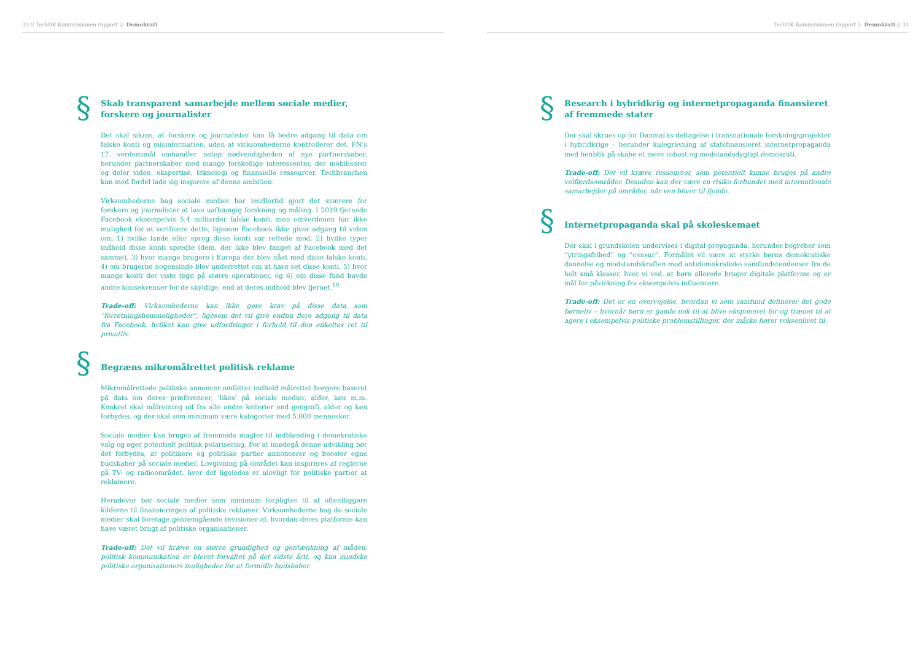30 // TechDK Kommissionen rapport 2: Demokrati
§
Skab transparent samarbejde mellem sociale medier, forskere og journalister
Det skal sikres, at forskere og journalister kan få bedre adgang til data om falske konti og misinformation, uden at virksomhederne kontrollerer det. FN’s 17. verdensmål omhandler netop nødvendigheden af nye partnerskaber, herunder partnerskaber med mange forskellige interessenter, der mobiliserer og deler viden, ekspertise, teknologi og finansielle ressourcer. Techbranchen kan med fordel lade sig inspirere af denne ambition.
Virksomhederne bag sociale medier har imidlertid gjort det sværere for forskere og journalister at lave uafhængig forskning og måling. I 2019 fjernede Facebook eksempelvis 5,4 milliarder falske konti, men omverdenen har ikke mulighed for at verificere dette, ligesom Facebook ikke giver adgang til viden om: 1) hvilke lande eller sprog disse konti var rettede mod, 2) hvilke typer indhold disse konti spredte (dem, der ikke blev fanget af Facebook med det samme), 3) hvor mange brugere i Europa der blev nået med disse falske konti, 4) om brugerne nogensinde blev underrettet om at have set disse konti, 5) hvor mange konti der viste tegn på større operationer, og 6) om disse fund havde andre konsekvenser for de skyldige, end at deres indhold blev fjernet.<sup>10</sup>
Trade-off: Virksomhederne kan ikke gøre krav på disse data som “forretningshemmeligheder”, ligesom det vil give endnu flere adgang til data fra Facebook, hvilket kan give udfordringer i forhold til den enkeltes ret til privatliv.
§
Begræns mikromålrettet politisk reklame
Mikromålrettede politiske annoncer omfatter indhold målrettet borgere baseret på data om deres præferencer, ‘likes’ på sociale medier, alder, køn m.m. Konkret skal målretning ud fra alle andre kriterier end geografi, alder og køn forbydes, og der skal som minimum være kategorier med 5.000 mennesker.
Sociale medier kan bruges af fremmede magter til indblanding i demokratiske valg og øger potentielt politisk polarisering. For at imødegå denne udvikling bør det forbydes, at politikere og politiske partier annoncerer og booster egne budskaber på sociale medier. Lovgivning på området kan inspireres af reglerne på TV- og radioområdet, hvor det ligeledes er ulovligt for politiske partier at reklamere.
Herudover bør sociale medier som minimum forpligtes til at offentliggøre kilderne til finansieringen af politiske reklamer. Virksomhederne bag de sociale medier skal foretage gennemgående revisioner af, hvordan deres platforme kan have været brugt af politiske organisationer.
Trade-off: Det vil kræve en større grundighed og gentænkning af måden, politisk kommunikation er blevet forvaltet på det sidste årti, og kan mindske politiske organisationers muligheder for at formidle budskaber.
TechDK Kommissionen rapport 2: Demokrati // 31
§
Research i hybridkrig og internetpropaganda finansieret af fremmede stater
Der skal skrues op for Danmarks deltagelse i transnationale forskningsprojekter i hybridkrige – herunder kulegravning af statsfinansieret internetpropaganda med henblik på skabe et mere robust og modstandsdygtigt demokrati.
Trade-off: Det vil kræve ressourcer, som potentielt kunne bruges på andre velfærdsområder. Desuden kan der være en risiko forbundet med internationale samarbejder på området, når ven bliver til fjende.
§
Internetpropaganda skal på skoleskemaet
Der skal i grundskolen undervises i digital propaganda, herunder begreber som “ytringsfrihed” og “censur”. Formålet vil være at styrke børns demokratiske dannelse og modstandskraften mod antidemokratiske samfundstendenser fra de helt små klasser, hvor vi ved, at børn allerede bruger digitale platforme og er mål for påvirkning fra eksempelvis influencere.
Trade-off: Det er en overvejelse, hvordan vi som samfund definerer det gode børneliv – hvornår børn er gamle nok til at blive eksponeret for og trænet til at agere i eksempelvis politiske problemstillinger, der måske hører voksenlivet til.